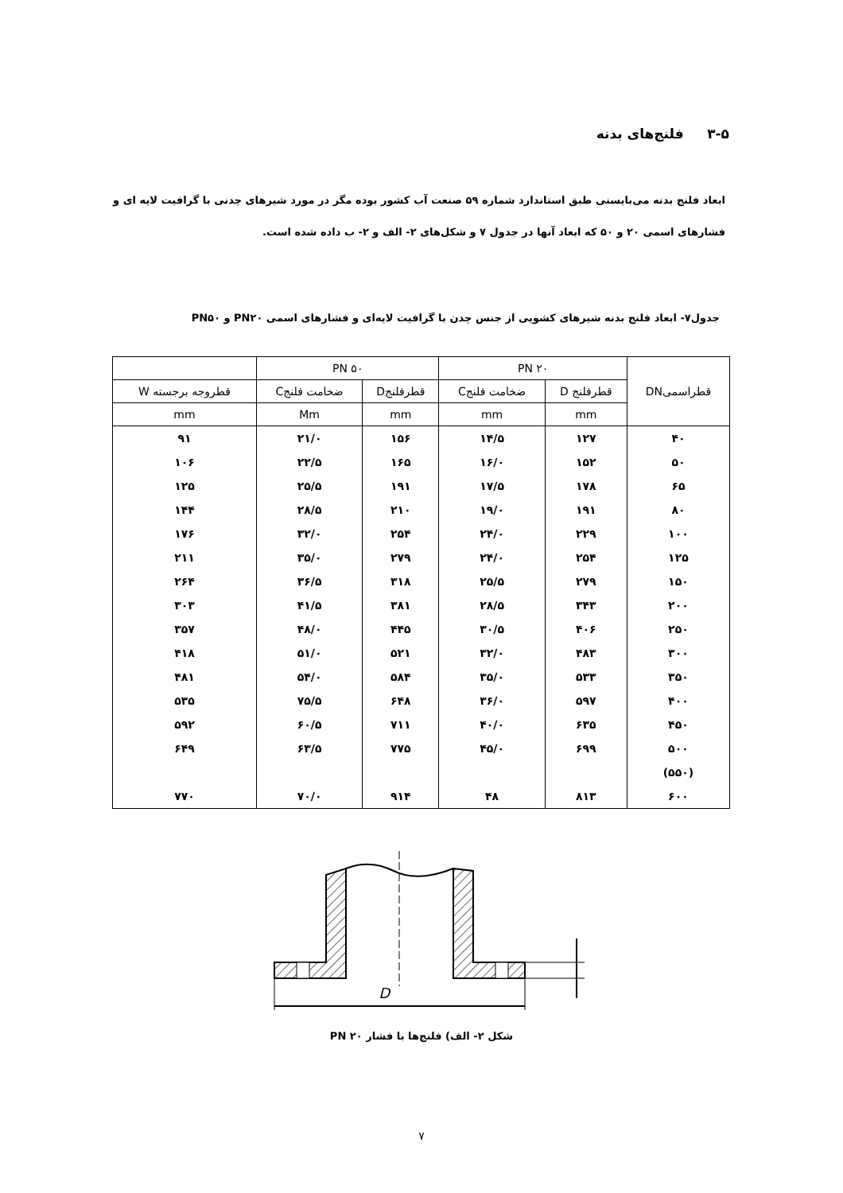۳-۵ فلنج‌های بدنه
ابعاد فلنج بدنه می‌بایستی طبق استاندارد شماره ۵۹ صنعت آب کشور بوده مگر در مورد شیرهای چدنی با گرافیت لایه ای و فشارهای اسمی ۲۰ و ۵۰ که ابعاد آنها در جدول ۷ و شکل‌های ۲- الف و ۲- ب داده شده است.
جدول۷- ابعاد فلنج بدنه شیرهای کشویی از جنس چدن با گرافیت لایه‌ای و فشارهای اسمی PN۲۰ و PN۵۰
| قطراسمیDN | PN ۲۰ | | PN ۵۰ | | |
| --- | --- | --- | --- | --- | --- |
| | قطرفلنج D | ضخامت فلنجC | قطرفلنجD | ضخامت فلنجC | قطروجه برجسته W |
| | mm | mm | mm | Mm | mm |
| ۴۰ | ۱۲۷ | ۱۴/۵ | ۱۵۶ | ۲۱/۰ | ۹۱ |
| ۵۰ | ۱۵۲ | ۱۶/۰ | ۱۶۵ | ۲۲/۵ | ۱۰۶ |
| ۶۵ | ۱۷۸ | ۱۷/۵ | ۱۹۱ | ۲۵/۵ | ۱۲۵ |
| ۸۰ | ۱۹۱ | ۱۹/۰ | ۲۱۰ | ۲۸/۵ | ۱۴۴ |
| ۱۰۰ | ۲۲۹ | ۲۴/۰ | ۲۵۴ | ۳۲/۰ | ۱۷۶ |
| ۱۲۵ | ۲۵۴ | ۲۴/۰ | ۲۷۹ | ۳۵/۰ | ۲۱۱ |
| ۱۵۰ | ۲۷۹ | ۲۵/۵ | ۳۱۸ | ۳۶/۵ | ۲۶۴ |
| ۲۰۰ | ۳۴۳ | ۲۸/۵ | ۳۸۱ | ۴۱/۵ | ۳۰۳ |
| ۲۵۰ | ۴۰۶ | ۳۰/۵ | ۴۴۵ | ۴۸/۰ | ۳۵۷ |
| ۳۰۰ | ۴۸۳ | ۳۲/۰ | ۵۲۱ | ۵۱/۰ | ۴۱۸ |
| ۳۵۰ | ۵۳۳ | ۳۵/۰ | ۵۸۴ | ۵۴/۰ | ۴۸۱ |
| ۴۰۰ | ۵۹۷ | ۳۶/۰ | ۶۴۸ | ۷۵/۵ | ۵۳۵ |
| ۴۵۰ | ۶۳۵ | ۴۰/۰ | ۷۱۱ | ۶۰/۵ | ۵۹۲ |
| ۵۰۰ | ۶۹۹ | ۴۵/۰ | ۷۷۵ | ۶۳/۵ | ۶۴۹ |
| (۵۵۰) | | | | | |
| ۶۰۰ | ۸۱۳ | ۴۸ | ۹۱۴ | ۷۰/۰ | ۷۷۰ |
D
شکل ۲- الف) فلنج‌ها با فشار PN ۲۰
۷